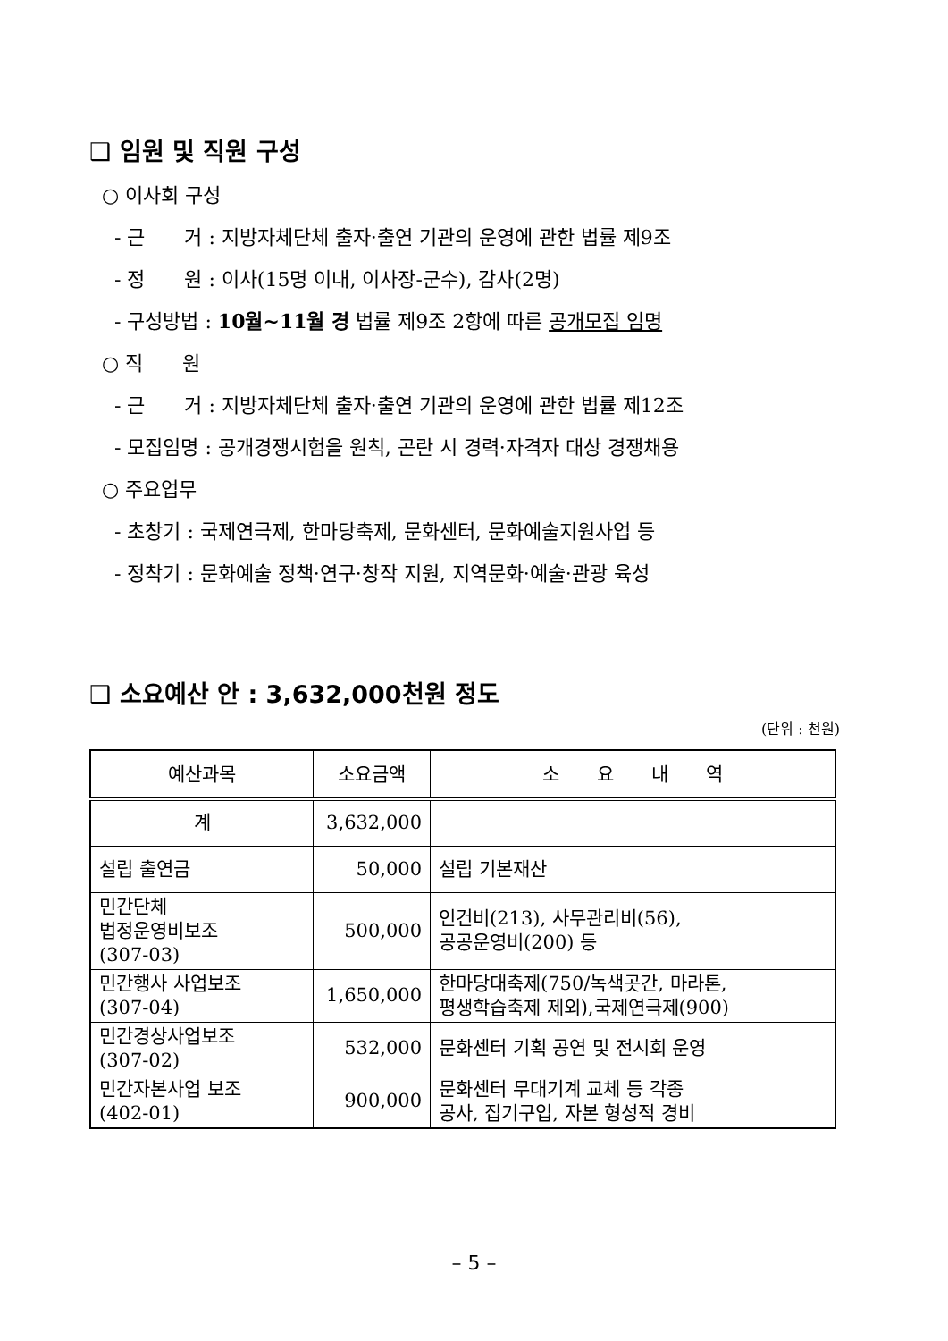❑ 임원 및 직원 구성
○ 이사회 구성
- 근　　거 : 지방자체단체 출자·출연 기관의 운영에 관한 법률 제9조
- 정　　원 : 이사(15명 이내, 이사장-군수), 감사(2명)
- 구성방법 : 10월~11월 경 법률 제9조 2항에 따른 공개모집 임명
○ 직　　원
- 근　　거 : 지방자체단체 출자·출연 기관의 운영에 관한 법률 제12조
- 모집임명 : 공개경쟁시험을 원칙, 곤란 시 경력·자격자 대상 경쟁채용
○ 주요업무
- 초창기 : 국제연극제, 한마당축제, 문화센터, 문화예술지원사업 등
- 정착기 : 문화예술 정책·연구·창작 지원, 지역문화·예술·관광 육성
❑ 소요예산 안 : 3,632,000천원 정도
(단위 : 천원)
| 예산과목 | 소요금액 | 소 요 내 역 |
| --- | --- | --- |
| 계 | 3,632,000 | |
| 설립 출연금 | 50,000 | 설립 기본재산 |
| 민간단체 법정운영비보조 (307-03) | 500,000 | 인건비(213), 사무관리비(56), 공공운영비(200) 등 |
| 민간행사 사업보조 (307-04) | 1,650,000 | 한마당대축제(750/녹색곳간, 마라톤, 평생학습축제 제외),국제연극제(900) |
| 민간경상사업보조 (307-02) | 532,000 | 문화센터 기획 공연 및 전시회 운영 |
| 민간자본사업 보조 (402-01) | 900,000 | 문화센터 무대기계 교체 등 각종 공사, 집기구입, 자본 형성적 경비 |
– 5 –